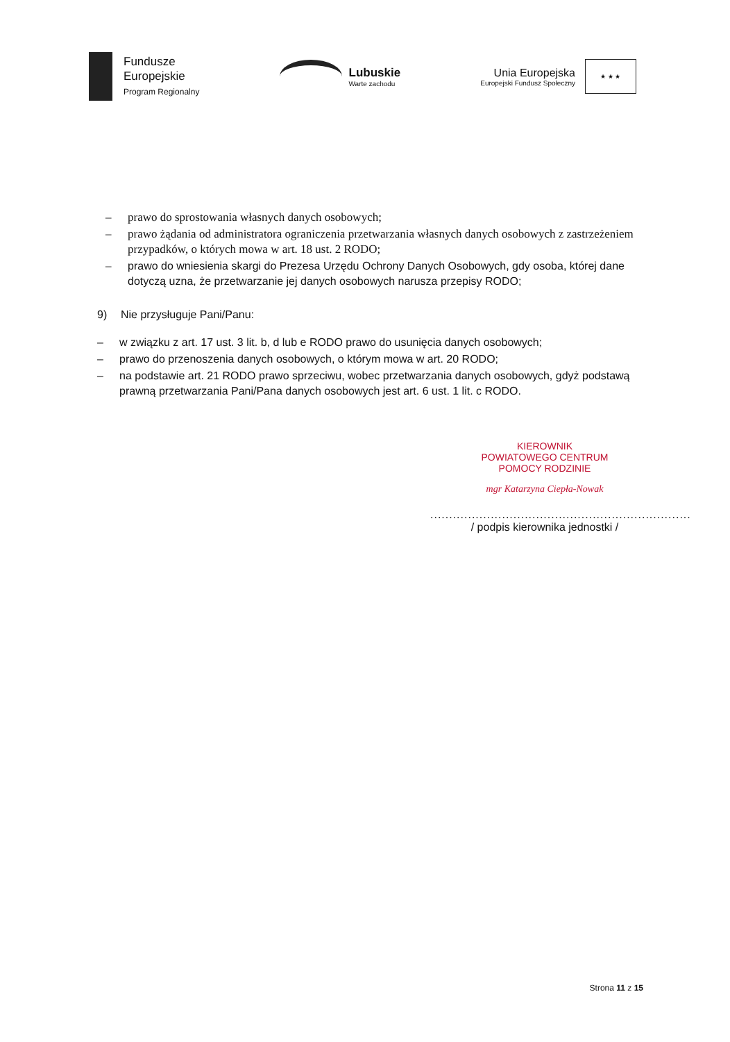Fundusze
Europejskie
Program Regionalny
Lubuskie
Warte zachodu
Unia Europejska
Europejski Fundusz Społeczny
★ ★ ★
– prawo do sprostowania własnych danych osobowych;
– prawo żądania od administratora ograniczenia przetwarzania własnych danych osobowych z zastrzeżeniem przypadków, o których mowa w art. 18 ust. 2 RODO;
– prawo do wniesienia skargi do Prezesa Urzędu Ochrony Danych Osobowych, gdy osoba, której dane dotyczą uzna, że przetwarzanie jej danych osobowych narusza przepisy RODO;
9) Nie przysługuje Pani/Panu:
– w związku z art. 17 ust. 3 lit. b, d lub e RODO prawo do usunięcia danych osobowych;
– prawo do przenoszenia danych osobowych, o którym mowa w art. 20 RODO;
– na podstawie art. 21 RODO prawo sprzeciwu, wobec przetwarzania danych osobowych, gdyż podstawą prawną przetwarzania Pani/Pana danych osobowych jest art. 6 ust. 1 lit. c RODO.
KIEROWNIK
POWIATOWEGO CENTRUM
POMOCY RODZINIE
mgr Katarzyna Ciepła-Nowak
.....................................................................
/ podpis kierownika jednostki /
Strona 11 z 15